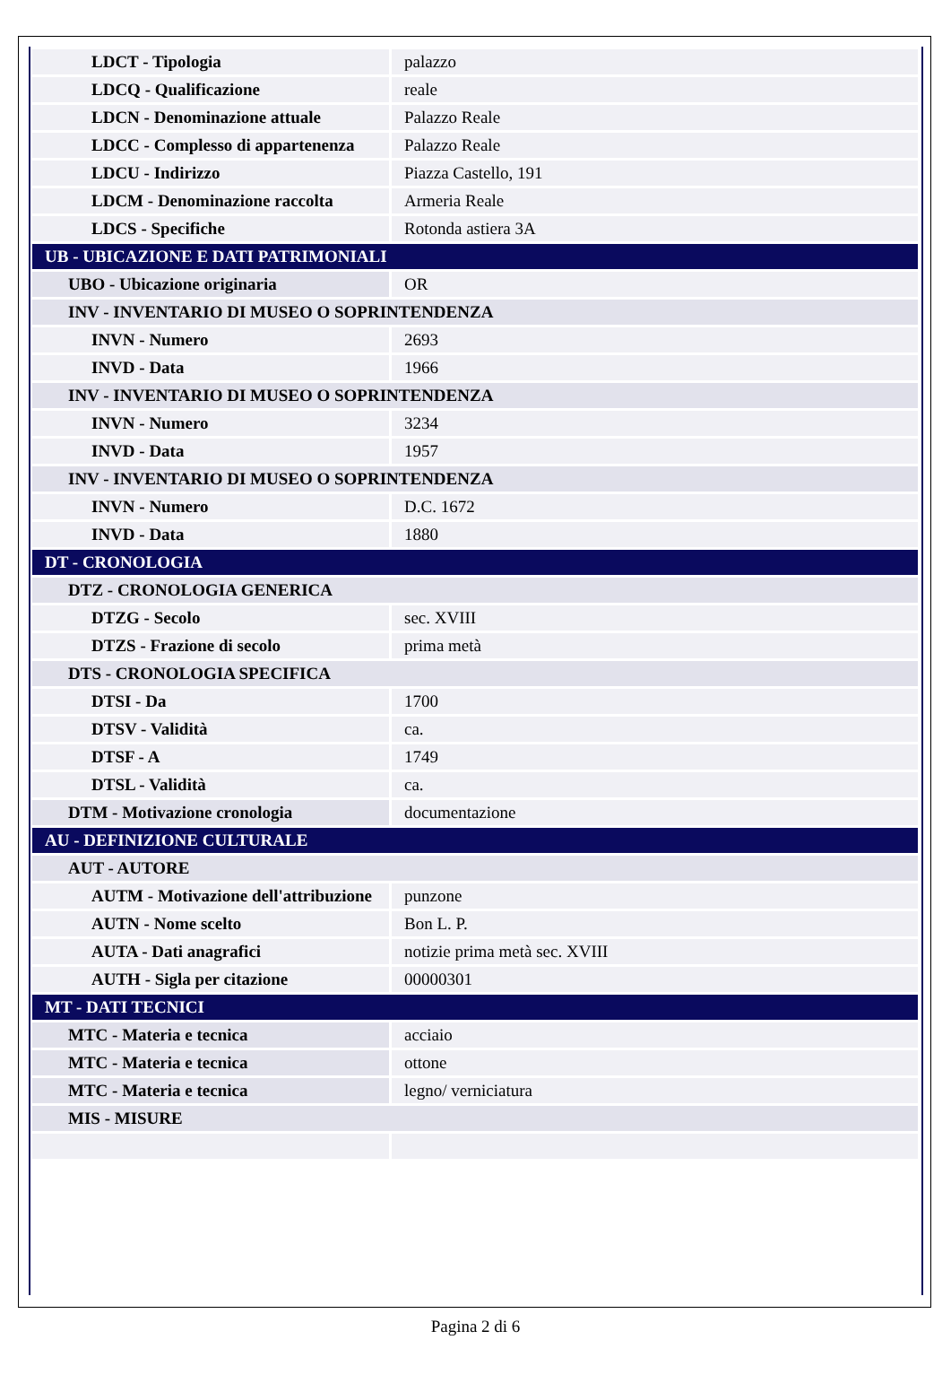| LDCT - Tipologia | palazzo |
| LDCQ - Qualificazione | reale |
| LDCN - Denominazione attuale | Palazzo Reale |
| LDCC - Complesso di appartenenza | Palazzo Reale |
| LDCU - Indirizzo | Piazza Castello, 191 |
| LDCM - Denominazione raccolta | Armeria Reale |
| LDCS - Specifiche | Rotonda astiera 3A |
| UB - UBICAZIONE E DATI PATRIMONIALI | |
| UBO - Ubicazione originaria | OR |
| INV - INVENTARIO DI MUSEO O SOPRINTENDENZA | |
| INVN - Numero | 2693 |
| INVD - Data | 1966 |
| INV - INVENTARIO DI MUSEO O SOPRINTENDENZA | |
| INVN - Numero | 3234 |
| INVD - Data | 1957 |
| INV - INVENTARIO DI MUSEO O SOPRINTENDENZA | |
| INVN - Numero | D.C. 1672 |
| INVD - Data | 1880 |
| DT - CRONOLOGIA | |
| DTZ - CRONOLOGIA GENERICA | |
| DTZG - Secolo | sec. XVIII |
| DTZS - Frazione di secolo | prima metà |
| DTS - CRONOLOGIA SPECIFICA | |
| DTSI - Da | 1700 |
| DTSV - Validità | ca. |
| DTSF - A | 1749 |
| DTSL - Validità | ca. |
| DTM - Motivazione cronologia | documentazione |
| AU - DEFINIZIONE CULTURALE | |
| AUT - AUTORE | |
| AUTM - Motivazione dell'attribuzione | punzone |
| AUTN - Nome scelto | Bon L. P. |
| AUTA - Dati anagrafici | notizie prima metà sec. XVIII |
| AUTH - Sigla per citazione | 00000301 |
| MT - DATI TECNICI | |
| MTC - Materia e tecnica | acciaio |
| MTC - Materia e tecnica | ottone |
| MTC - Materia e tecnica | legno/ verniciatura |
| MIS - MISURE | |
Pagina 2 di 6